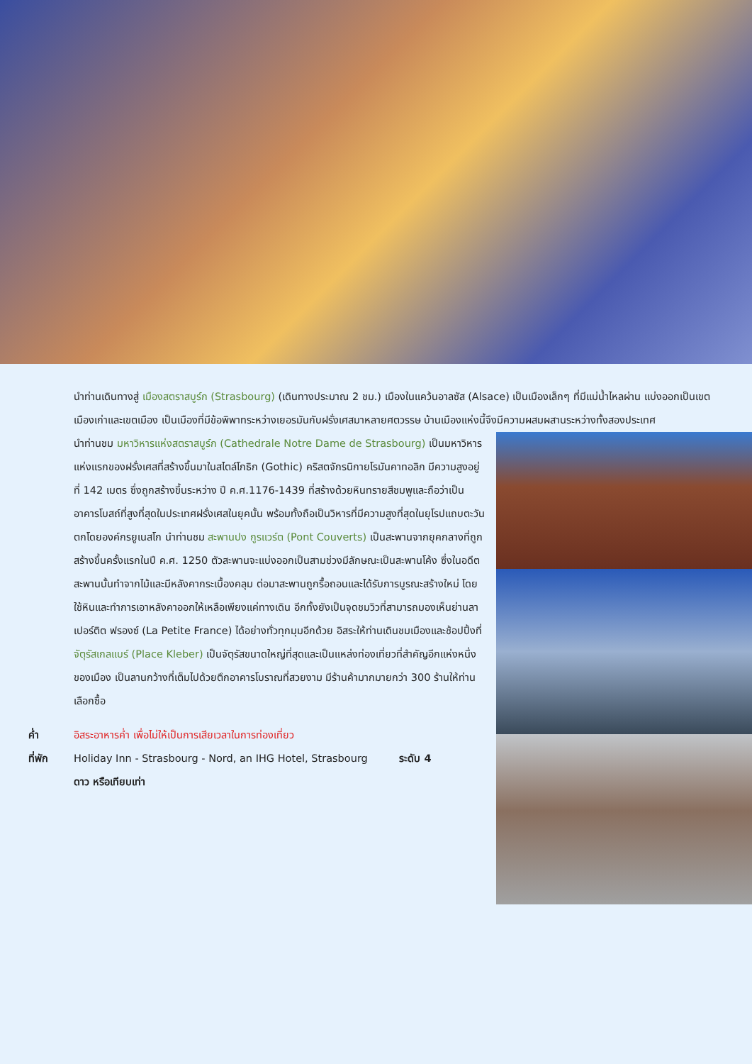นำท่านเดินทางสู่ เมืองสตราสบูร์ก (Strasbourg) (เดินทางประมาณ 2 ชม.) เมืองในแคว้นอาลซัส (Alsace) เป็นเมืองเล็กๆ ที่มีแม่น้ำไหลผ่าน แบ่งออกเป็นเขตเมืองเก่าและเขตเมือง เป็นเมืองที่มีข้อพิพาทระหว่างเยอรมันกับฝรั่งเศสมาหลายศตวรรษ บ้านเมืองแห่งนี้จึงมีความผสมผสานระหว่างทั้งสองประเทศ
นำท่านชม มหาวิหารแห่งสตราสบูร์ก (Cathedrale Notre Dame de Strasbourg) เป็นมหาวิหารแห่งแรกของฝรั่งเศสที่สร้างขึ้นมาในสไตล์โกธิก (Gothic) คริสตจักรนิกายโรมันคาทอลิก มีความสูงอยู่ที่ 142 เมตร ซึ่งถูกสร้างขึ้นระหว่าง ปี ค.ศ.1176-1439 ที่สร้างด้วยหินทรายสีชมพูและถือว่าเป็นอาคารโบสถ์ที่สูงที่สุดในประเทศฝรั่งเศสในยุคนั้น พร้อมทั้งถือเป็นวิหารที่มีความสูงที่สุดในยุโรปแถบตะวันตกโดยองค์กรยูเนสโก นำท่านชม สะพานปง กูรแวร์ต (Pont Couverts) เป็นสะพานจากยุคกลางที่ถูกสร้างขึ้นครั้งแรกในปี ค.ศ. 1250 ตัวสะพานจะแบ่งออกเป็นสามช่วงมีลักษณะเป็นสะพานโค้ง ซึ่งในอดีตสะพานนั้นทำจากไม้และมีหลังคากระเบื้องคลุม ต่อมาสะพานถูกรื้อถอนและได้รับการบูรณะสร้างใหม่ โดยใช้หินและทำการเอาหลังคาออกให้เหลือเพียงแค่ทางเดิน อีกทั้งยังเป็นจุดชมวิวที่สามารถมองเห็นย่านลา เปอร์ติต ฟรองซ์ (La Petite France) ได้อย่างทั่วทุกมุมอีกด้วย อิสระให้ท่านเดินชมเมืองและช้อปปิ้งที่ จัตุรัสเกลแบร์ (Place Kleber) เป็นจัตุรัสขนาดใหญ่ที่สุดและเป็นแหล่งท่องเที่ยวที่สำคัญอีกแห่งหนึ่งของเมือง เป็นลานกว้างที่เต็มไปด้วยตึกอาคารโบราณที่สวยงาม มีร้านค้ามากมายกว่า 300 ร้านให้ท่านเลือกซื้อ
ค่ำ อิสระอาหารค่ำ เพื่อไม่ให้เป็นการเสียเวลาในการท่องเที่ยว
ที่พัก Holiday Inn - Strasbourg - Nord, an IHG Hotel, Strasbourg ระดับ 4 ดาว หรือเทียบเท่า